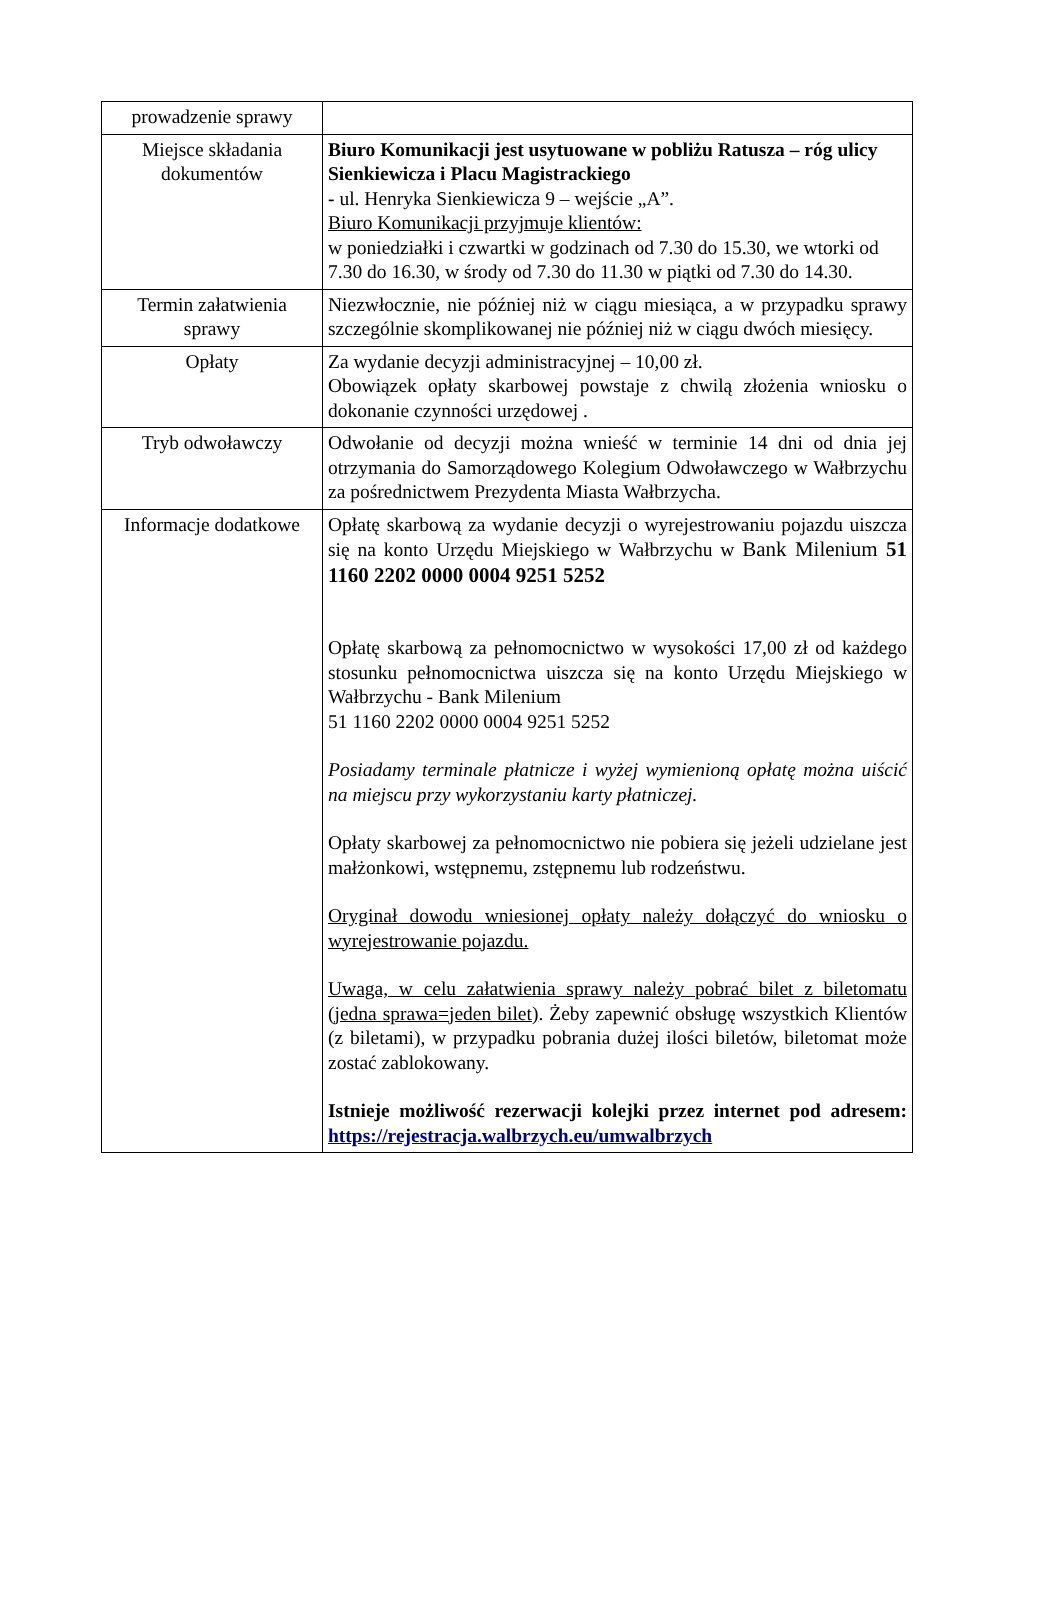| prowadzenie sprawy | |
| Miejsce składania dokumentów | Biuro Komunikacji jest usytuowane w pobliżu Ratusza – róg ulicy Sienkiewicza i Placu Magistrackiego - ul. Henryka Sienkiewicza 9 – wejście „A”. Biuro Komunikacji przyjmuje klientów: w poniedziałki i czwartki w godzinach od 7.30 do 15.30, we wtorki od 7.30 do 16.30, w środy od 7.30 do 11.30 w piątki od 7.30 do 14.30. |
| Termin załatwienia sprawy | Niezwłocznie, nie później niż w ciągu miesiąca, a w przypadku sprawy szczególnie skomplikowanej nie później niż w ciągu dwóch miesięcy. |
| Opłaty | Za wydanie decyzji administracyjnej – 10,00 zł. Obowiązek opłaty skarbowej powstaje z chwilą złożenia wniosku o dokonanie czynności urzędowej . |
| Tryb odwoławczy | Odwołanie od decyzji można wnieść w terminie 14 dni od dnia jej otrzymania do Samorządowego Kolegium Odwoławczego w Wałbrzychu za pośrednictwem Prezydenta Miasta Wałbrzycha. |
| Informacje dodatkowe | Opłatę skarbową za wydanie decyzji o wyrejestrowaniu pojazdu uiszcza się na konto Urzędu Miejskiego w Wałbrzychu w Bank Milenium 51 1160 2202 0000 0004 9251 5252 Opłatę skarbową za pełnomocnictwo w wysokości 17,00 zł od każdego stosunku pełnomocnictwa uiszcza się na konto Urzędu Miejskiego w Wałbrzychu - Bank Milenium 51 1160 2202 0000 0004 9251 5252 Posiadamy terminale płatnicze i wyżej wymienioną opłatę można uiścić na miejscu przy wykorzystaniu karty płatniczej. Opłaty skarbowej za pełnomocnictwo nie pobiera się jeżeli udzielane jest małżonkowi, wstępnemu, zstępnemu lub rodzeństwu. Oryginał dowodu wniesionej opłaty należy dołączyć do wniosku o wyrejestrowanie pojazdu. Uwaga, w celu załatwienia sprawy należy pobrać bilet z biletomatu (jedna sprawa=jeden bilet) . Żeby zapewnić obsługę wszystkich Klientów (z biletami), w przypadku pobrania dużej ilości biletów, biletomat może zostać zablokowany. Istnieje możliwość rezerwacji kolejki przez internet pod adresem: https://rejestracja.walbrzych.eu/umwalbrzych |